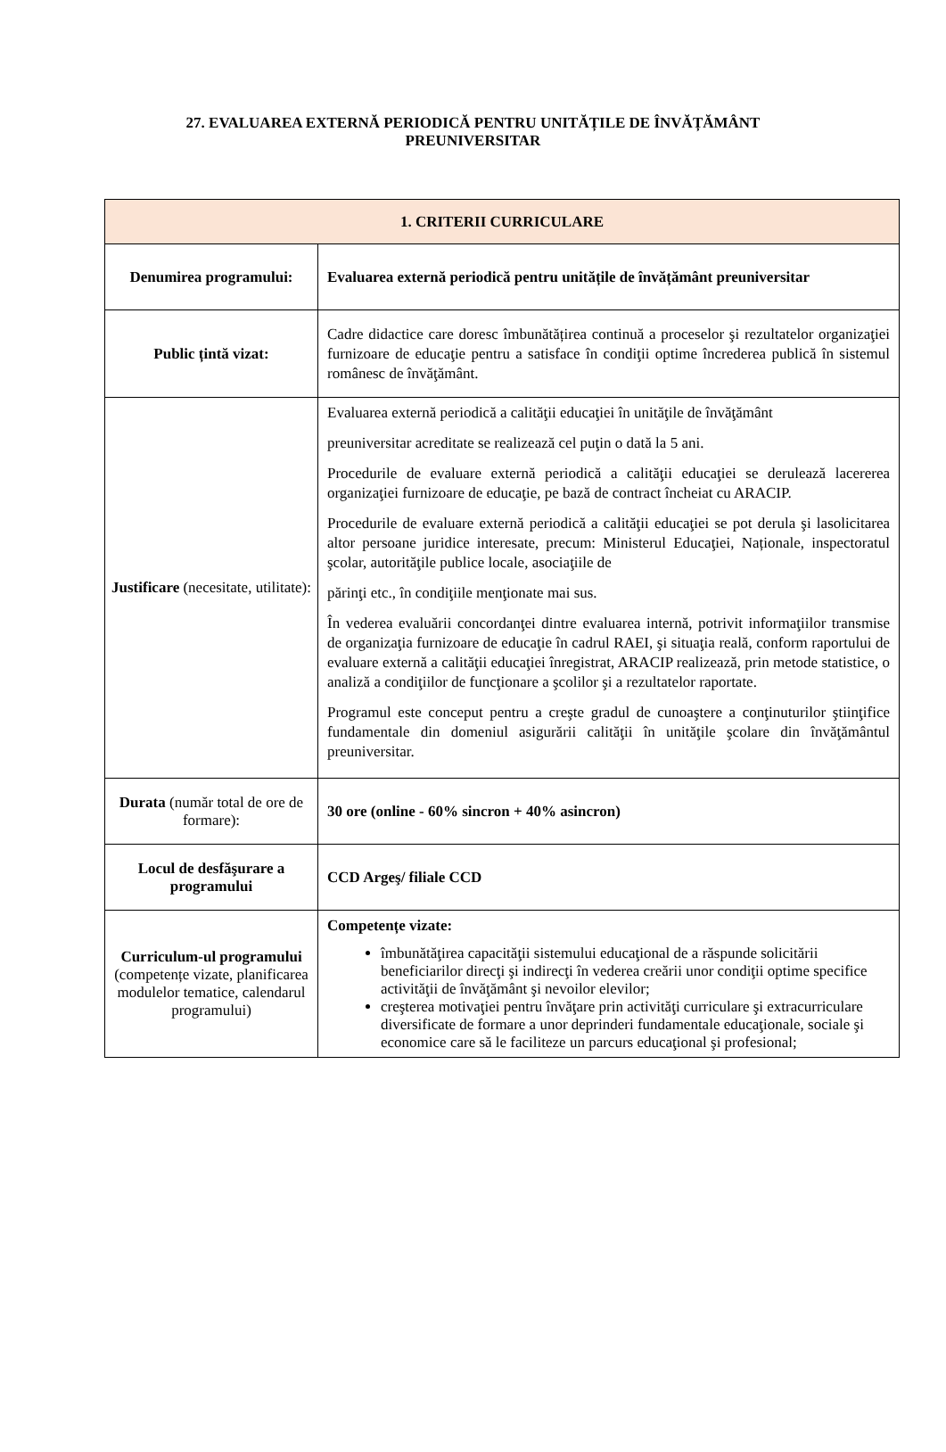27. EVALUAREA EXTERNĂ PERIODICĂ PENTRU UNITĂȚILE DE ÎNVĂȚĂMÂNT PREUNIVERSITAR
| 1. CRITERII CURRICULARE | |
| --- | --- |
| Denumirea programului: | Evaluarea externă periodică pentru unitățile de învățământ preuniversitar |
| Public țintă vizat: | Cadre didactice care doresc îmbunătățirea continuă a proceselor şi rezultatelor organizaţiei furnizoare de educaţie pentru a satisface în condiţii optime încrederea publică în sistemul românesc de învăţământ. |
| Justificare (necesitate, utilitate): | Evaluarea externă periodică a calităţii educaţiei în unităţile de învăţământ preuniversitar acreditate se realizează cel puţin o dată la 5 ani. Procedurile de evaluare externă periodică a calităţii educaţiei se derulează lacererea organizaţiei furnizoare de educaţie, pe bază de contract încheiat cu ARACIP. Procedurile de evaluare externă periodică a calităţii educaţiei se pot derula şi lasolicitarea altor persoane juridice interesate, precum: Ministerul Educaţiei, Naționale, inspectoratul şcolar, autorităţile publice locale, asociaţiile de părinţi etc., în condiţiile menţionate mai sus. În vederea evaluării concordanţei dintre evaluarea internă, potrivit informaţiilor transmise de organizaţia furnizoare de educaţie în cadrul RAEI, şi situaţia reală, conform raportului de evaluare externă a calităţii educaţiei înregistrat, ARACIP realizează, prin metode statistice, o analiză a condiţiilor de funcţionare a şcolilor şi a rezultatelor raportate. Programul este conceput pentru a creşte gradul de cunoaştere a conţinuturilor ştiinţifice fundamentale din domeniul asigurării calităţii în unităţile şcolare din învăţământul preuniversitar. |
| Durata (număr total de ore de formare): | 30 ore (online - 60% sincron + 40% asincron) |
| Locul de desfăşurare a programului | CCD Argeş/ filiale CCD |
| Curriculum-ul programului (competențe vizate, planificarea modulelor tematice, calendarul programului) | Competențe vizate: îmbunătăţirea capacităţii sistemului educaţional de a răspunde solicitării beneficiarilor direcţi şi indirecţi în vederea creării unor condiţii optime specifice activităţii de învăţământ şi nevoilor elevilor; creşterea motivaţiei pentru învăţare prin activităţi curriculare şi extracurriculare diversificate de formare a unor deprinderi fundamentale educaţionale, sociale şi economice care să le faciliteze un parcurs educaţional şi profesional; |